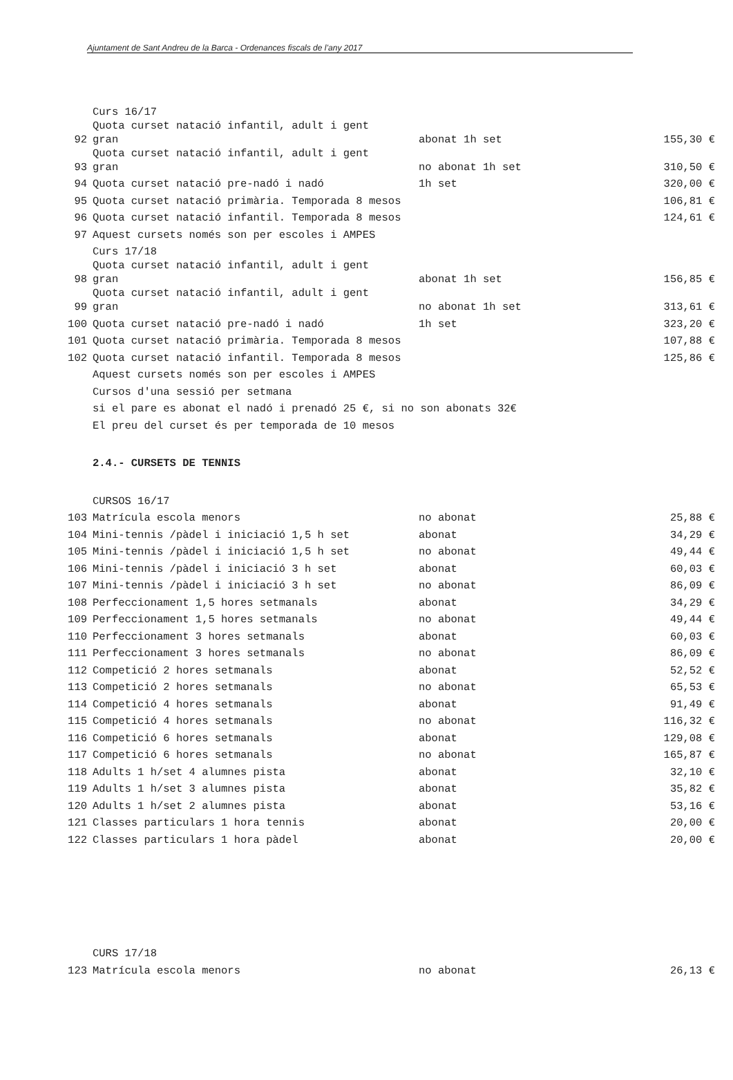Ajuntament de Sant Andreu de la Barca - Ordenances fiscals de l’any 2017
| | Curs 16/17 | | |
| 92 | Quota curset natació infantil, adult i gent gran | abonat 1h set | 155,30 € |
| 93 | Quota curset natació infantil, adult i gent gran | no abonat 1h set | 310,50 € |
| 94 | Quota curset natació pre-nadó i nadó | 1h set | 320,00 € |
| 95 | Quota curset natació primària. Temporada 8 mesos | | 106,81 € |
| 96 | Quota curset natació infantil. Temporada 8 mesos | | 124,61 € |
| 97 | Aquest cursets només son per escoles i AMPES | | |
| | Curs 17/18 | | |
| 98 | Quota curset natació infantil, adult i gent gran | abonat 1h set | 156,85 € |
| 99 | Quota curset natació infantil, adult i gent gran | no abonat 1h set | 313,61 € |
| 100 | Quota curset natació pre-nadó i nadó | 1h set | 323,20 € |
| 101 | Quota curset natació primària. Temporada 8 mesos | | 107,88 € |
| 102 | Quota curset natació infantil. Temporada 8 mesos | | 125,86 € |
| | Aquest cursets només son per escoles i AMPES | | |
| | Cursos d'una sessió per setmana | | |
| | si el pare es abonat el nadó i prenadó 25 €, si no son abonats 32€ | | |
| | El preu del curset és per temporada de 10 mesos | | |
| | 2.4.- CURSETS DE TENNIS | | |
| | CURSOS 16/17 | | |
| 103 | Matrícula escola menors | no abonat | 25,88 € |
| 104 | Mini-tennis /pàdel i iniciació 1,5 h set | abonat | 34,29 € |
| 105 | Mini-tennis /pàdel i iniciació 1,5 h set | no abonat | 49,44 € |
| 106 | Mini-tennis /pàdel i iniciació 3 h set | abonat | 60,03 € |
| 107 | Mini-tennis /pàdel i iniciació 3 h set | no abonat | 86,09 € |
| 108 | Perfeccionament 1,5 hores setmanals | abonat | 34,29 € |
| 109 | Perfeccionament 1,5 hores setmanals | no abonat | 49,44 € |
| 110 | Perfeccionament 3 hores setmanals | abonat | 60,03 € |
| 111 | Perfeccionament 3 hores setmanals | no abonat | 86,09 € |
| 112 | Competició 2 hores setmanals | abonat | 52,52 € |
| 113 | Competició 2 hores setmanals | no abonat | 65,53 € |
| 114 | Competició 4 hores setmanals | abonat | 91,49 € |
| 115 | Competició 4 hores setmanals | no abonat | 116,32 € |
| 116 | Competició 6 hores setmanals | abonat | 129,08 € |
| 117 | Competició 6 hores setmanals | no abonat | 165,87 € |
| 118 | Adults 1 h/set 4 alumnes pista | abonat | 32,10 € |
| 119 | Adults 1 h/set 3 alumnes pista | abonat | 35,82 € |
| 120 | Adults 1 h/set 2 alumnes pista | abonat | 53,16 € |
| 121 | Classes particulars 1 hora tennis | abonat | 20,00 € |
| 122 | Classes particulars 1 hora pàdel | abonat | 20,00 € |
| | CURS 17/18 | | |
| 123 | Matrícula escola menors | no abonat | 26,13 € |